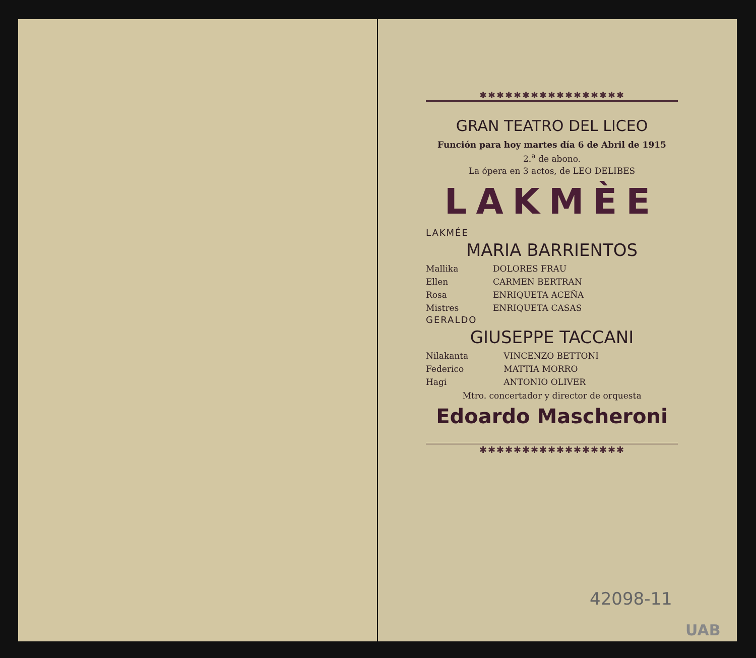✱✱✱✱✱✱✱✱✱✱✱✱✱✱✱✱✱
GRAN TEATRO DEL LICEO
Función para hoy martes día 6 de Abril de 1915
2.<sup>a</sup> de abono.
La ópera en 3 actos, de LEO DELIBES
LAKMÈE
LAKMÉE
MARIA BARRIENTOS
| Mallika | DOLORES FRAU |
| Ellen | CARMEN BERTRAN |
| Rosa | ENRIQUETA ACEÑA |
| Mistres | ENRIQUETA CASAS |
GERALDO
GIUSEPPE TACCANI
| Nilakanta | VINCENZO BETTONI |
| Federico | MATTIA MORRO |
| Hagi | ANTONIO OLIVER |
Mtro. concertador y director de orquesta
Edoardo Mascheroni
✱✱✱✱✱✱✱✱✱✱✱✱✱✱✱✱✱
42098-11
UAB